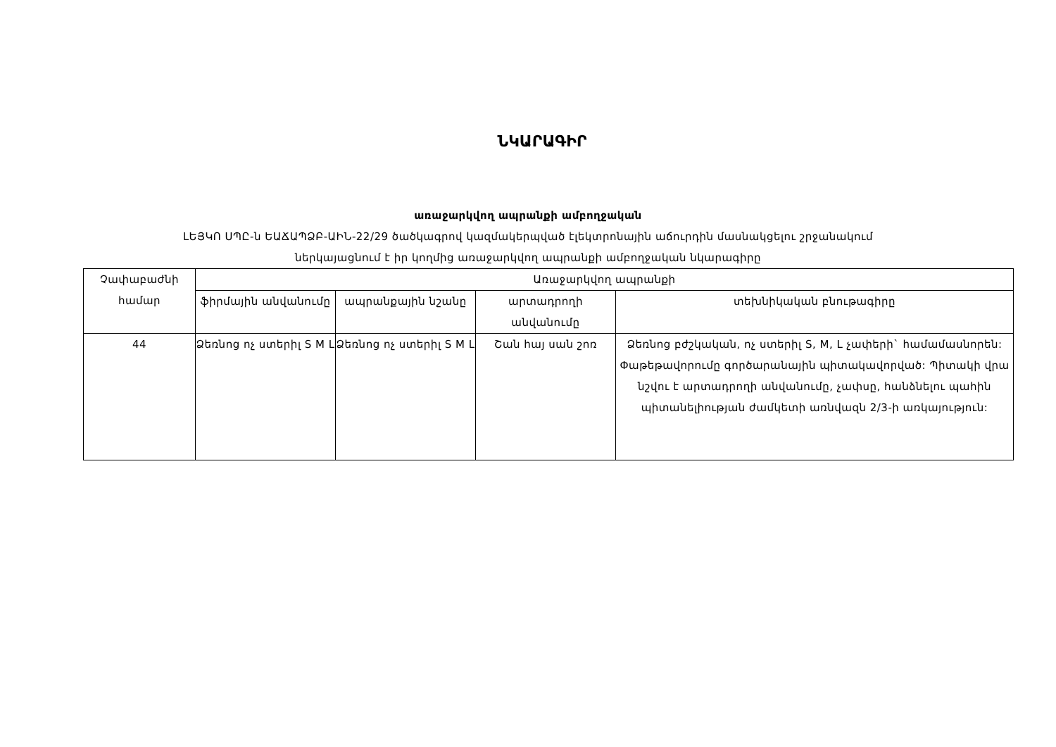ՆԿԱՐԱԳԻՐ
առաջարկվող ապրանքի ամբողջական
ԼԵՅԿՈ ՍՊԸ-ն ԵԱՃԱՊՁԲ-ԱԻՆ-22/29 ծածկագրով կազմակերպված էլեկտրոնային աճուրդին մասնակցելու շրջանակում
ներկայացնում է իր կողմից առաջարկվող ապրանքի ամբողջական նկարագիրը
| Չափաբաժնի համար | Առաջարկվող ապրանքի | | | |
| --- | --- | --- | --- | --- |
| | ֆիրմային անվանումը | ապրանքային նշանը | արտադրողի անվանումը | տեխնիկական բնութագիրը |
| 44 | Ձեռնոց ոչ ստերիլ S M L | Ձեռնոց ոչ ստերիլ S M L | Շան հայ սան շոռ | Ձեռնոց բժշկական, ոչ ստերիլ S, M, L չափերի` համամասնորեն: Փաթեթավորումը գործարանային պիտակավորված: Պիտակի վրա նշվու է արտադրողի անվանումը, չափսը, հանձնելու պահին պիտանելիության ժամկետի առնվազն 2/3-ի առկայություն: |